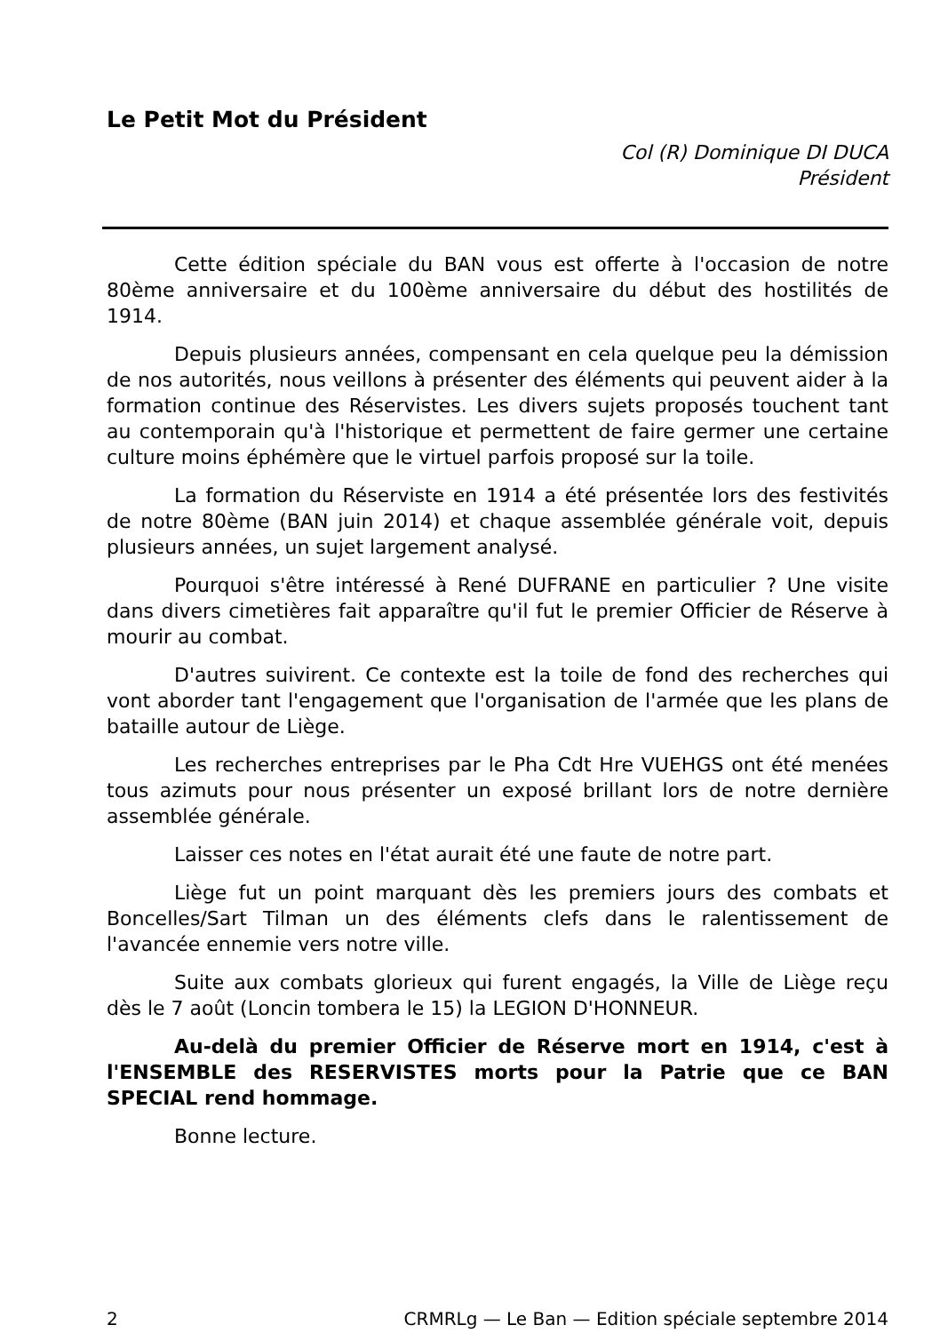Le Petit Mot du Président
Col (R) Dominique DI DUCA
Président
Cette édition spéciale du BAN vous est offerte à l'occasion de notre 80ème anniversaire et du 100ème anniversaire du début des hostilités de 1914.
Depuis plusieurs années, compensant en cela quelque peu la démission de nos autorités, nous veillons à présenter des éléments qui peuvent aider à la formation continue des Réservistes. Les divers sujets proposés touchent tant au contemporain qu'à l'historique et permettent de faire germer une certaine culture moins éphémère que le virtuel parfois proposé sur la toile.
La formation du Réserviste en 1914 a été présentée lors des festivités de notre 80ème (BAN juin 2014) et chaque assemblée générale voit, depuis plusieurs années, un sujet largement analysé.
Pourquoi s'être intéressé à René DUFRANE en particulier ? Une visite dans divers cimetières fait apparaître qu'il fut le premier Officier de Réserve à mourir au combat.
D'autres suivirent. Ce contexte est la toile de fond des recherches qui vont aborder tant l'engagement que l'organisation de l'armée que les plans de bataille autour de Liège.
Les recherches entreprises par le Pha Cdt Hre VUEHGS ont été menées tous azimuts pour nous présenter un exposé brillant lors de notre dernière assemblée générale.
Laisser ces notes en l'état aurait été une faute de notre part.
Liège fut un point marquant dès les premiers jours des combats et Boncelles/Sart Tilman un des éléments clefs dans le ralentissement de l'avancée ennemie vers notre ville.
Suite aux combats glorieux qui furent engagés, la Ville de Liège reçu dès le 7 août (Loncin tombera le 15) la LEGION D'HONNEUR.
Au-delà du premier Officier de Réserve mort en 1914, c'est à l'ENSEMBLE des RESERVISTES morts pour la Patrie que ce BAN SPECIAL rend hommage.
Bonne lecture.
2 CRMRLg — Le Ban — Edition spéciale septembre 2014